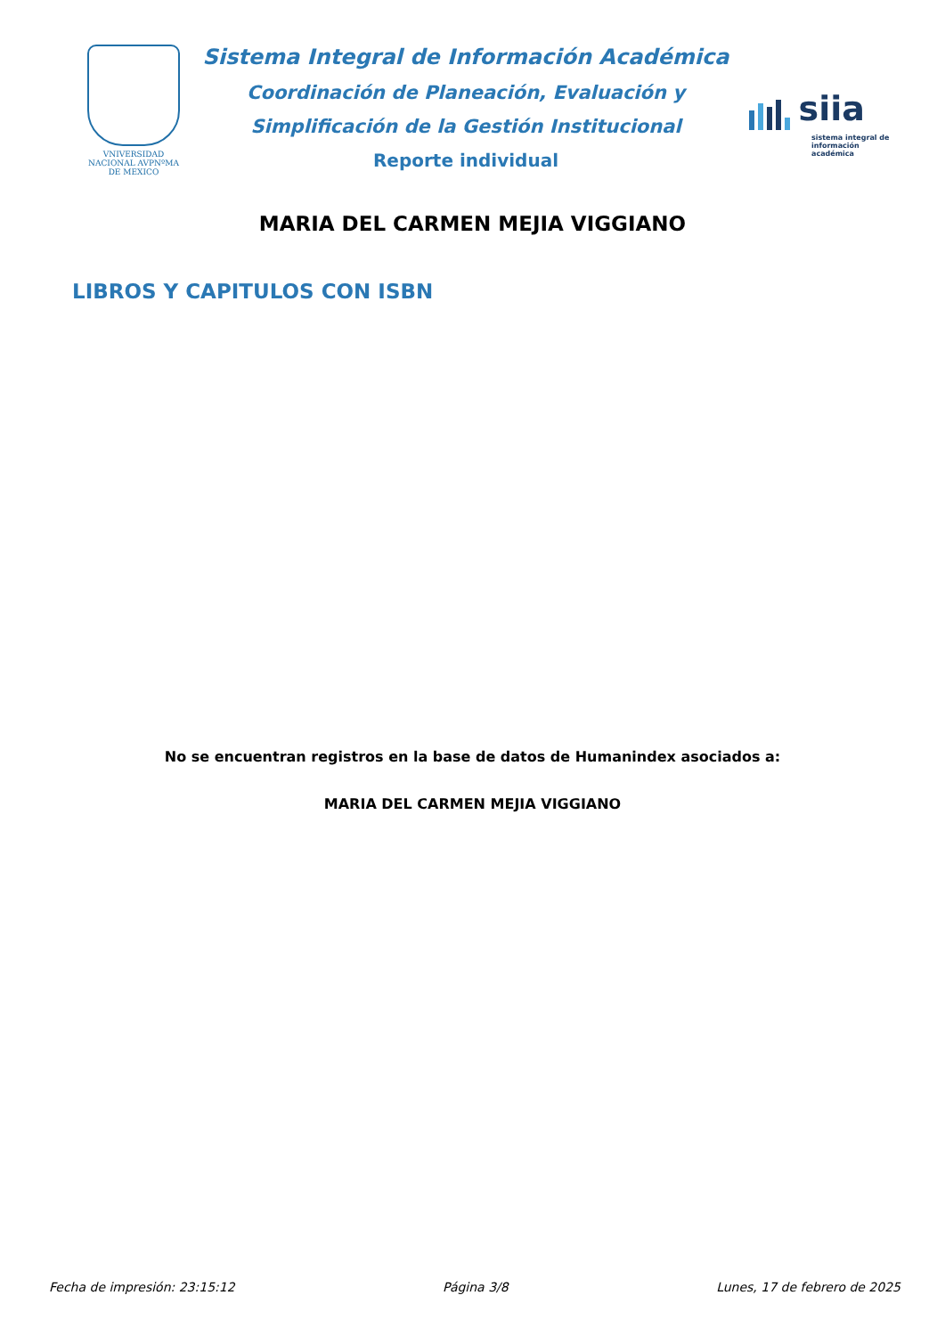VNIVERSIDAD NACIONAL AVPNºMA DE MEXICO
Sistema Integral de Información Académica
Coordinación de Planeación, Evaluación y
Simplificación de la Gestión Institucional
Reporte individual
siia
sistema integral de información académica
MARIA DEL CARMEN MEJIA VIGGIANO
LIBROS Y CAPITULOS CON ISBN
No se encuentran registros en la base de datos de Humanindex asociados a:
MARIA DEL CARMEN MEJIA VIGGIANO
Fecha de impresión: 23:15:12 Página 3/8 Lunes, 17 de febrero de 2025